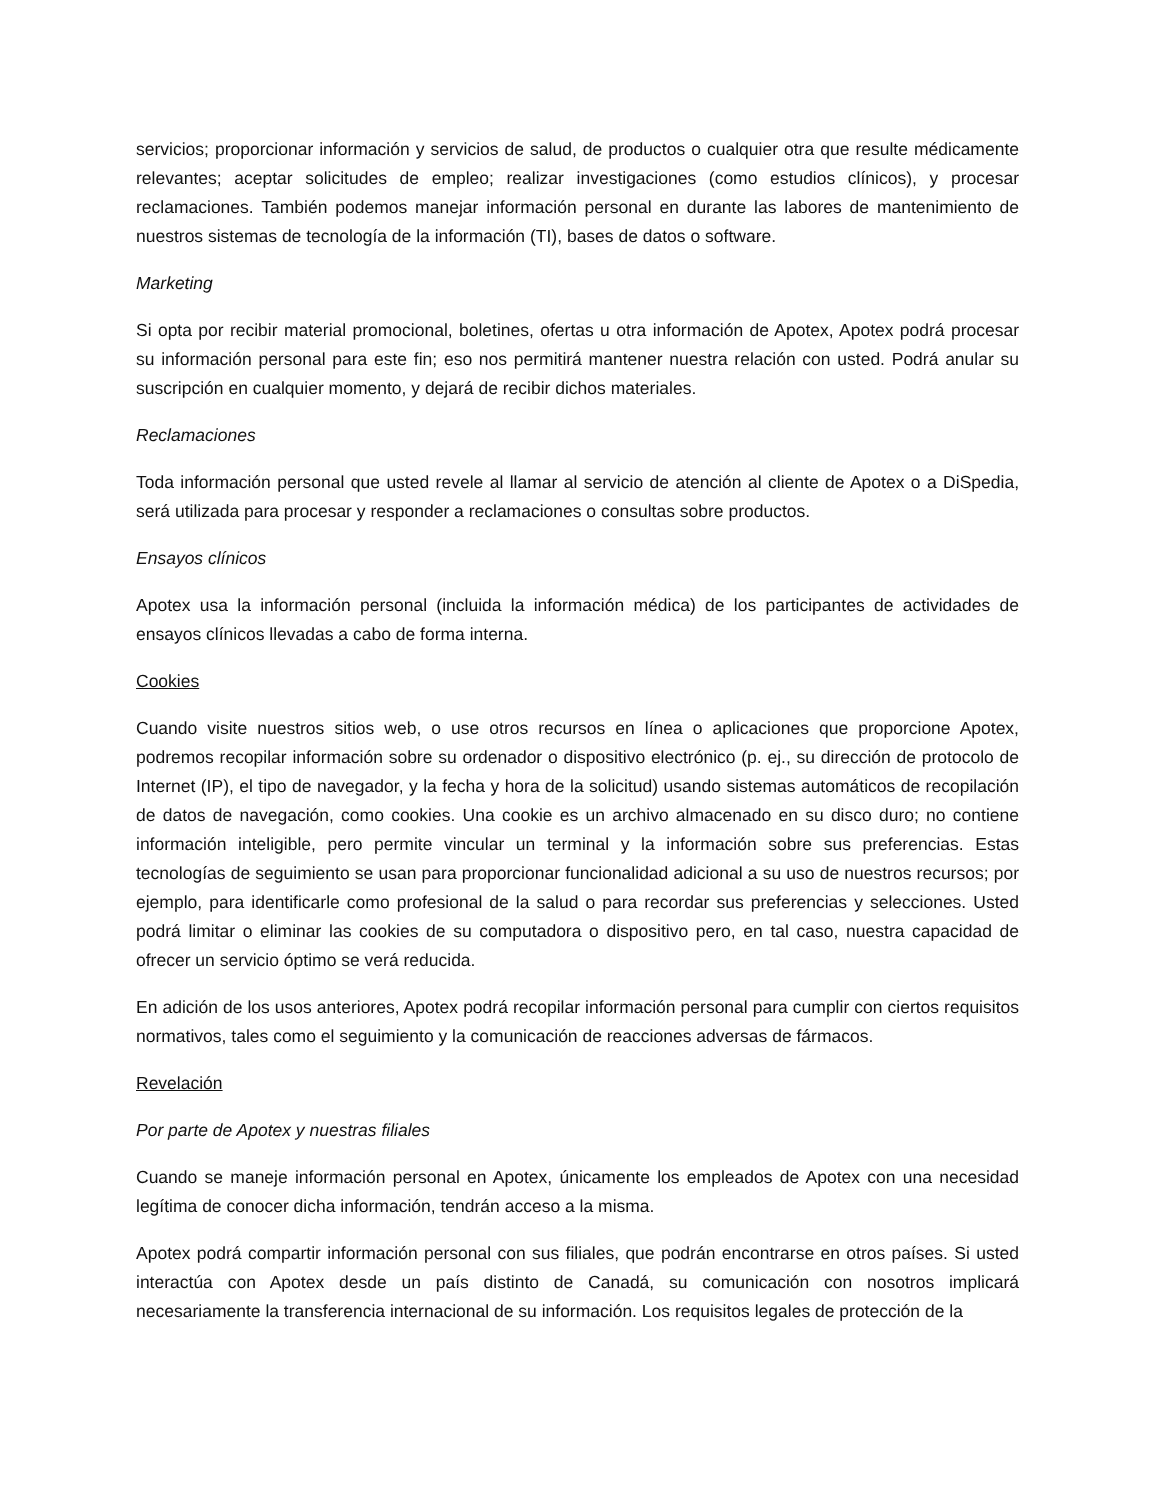servicios; proporcionar información y servicios de salud, de productos o cualquier otra que resulte médicamente relevantes; aceptar solicitudes de empleo; realizar investigaciones (como estudios clínicos), y procesar reclamaciones. También podemos manejar información personal en durante las labores de mantenimiento de nuestros sistemas de tecnología de la información (TI), bases de datos o software.
Marketing
Si opta por recibir material promocional, boletines, ofertas u otra información de Apotex, Apotex podrá procesar su información personal para este fin; eso nos permitirá mantener nuestra relación con usted. Podrá anular su suscripción en cualquier momento, y dejará de recibir dichos materiales.
Reclamaciones
Toda información personal que usted revele al llamar al servicio de atención al cliente de Apotex o a DiSpedia, será utilizada para procesar y responder a reclamaciones o consultas sobre productos.
Ensayos clínicos
Apotex usa la información personal (incluida la información médica) de los participantes de actividades de ensayos clínicos llevadas a cabo de forma interna.
Cookies
Cuando visite nuestros sitios web, o use otros recursos en línea o aplicaciones que proporcione Apotex, podremos recopilar información sobre su ordenador o dispositivo electrónico (p. ej., su dirección de protocolo de Internet (IP), el tipo de navegador, y la fecha y hora de la solicitud) usando sistemas automáticos de recopilación de datos de navegación, como cookies. Una cookie es un archivo almacenado en su disco duro; no contiene información inteligible, pero permite vincular un terminal y la información sobre sus preferencias. Estas tecnologías de seguimiento se usan para proporcionar funcionalidad adicional a su uso de nuestros recursos; por ejemplo, para identificarle como profesional de la salud o para recordar sus preferencias y selecciones. Usted podrá limitar o eliminar las cookies de su computadora o dispositivo pero, en tal caso, nuestra capacidad de ofrecer un servicio óptimo se verá reducida.
En adición de los usos anteriores, Apotex podrá recopilar información personal para cumplir con ciertos requisitos normativos, tales como el seguimiento y la comunicación de reacciones adversas de fármacos.
Revelación
Por parte de Apotex y nuestras filiales
Cuando se maneje información personal en Apotex, únicamente los empleados de Apotex con una necesidad legítima de conocer dicha información, tendrán acceso a la misma.
Apotex podrá compartir información personal con sus filiales, que podrán encontrarse en otros países. Si usted interactúa con Apotex desde un país distinto de Canadá, su comunicación con nosotros implicará necesariamente la transferencia internacional de su información. Los requisitos legales de protección de la